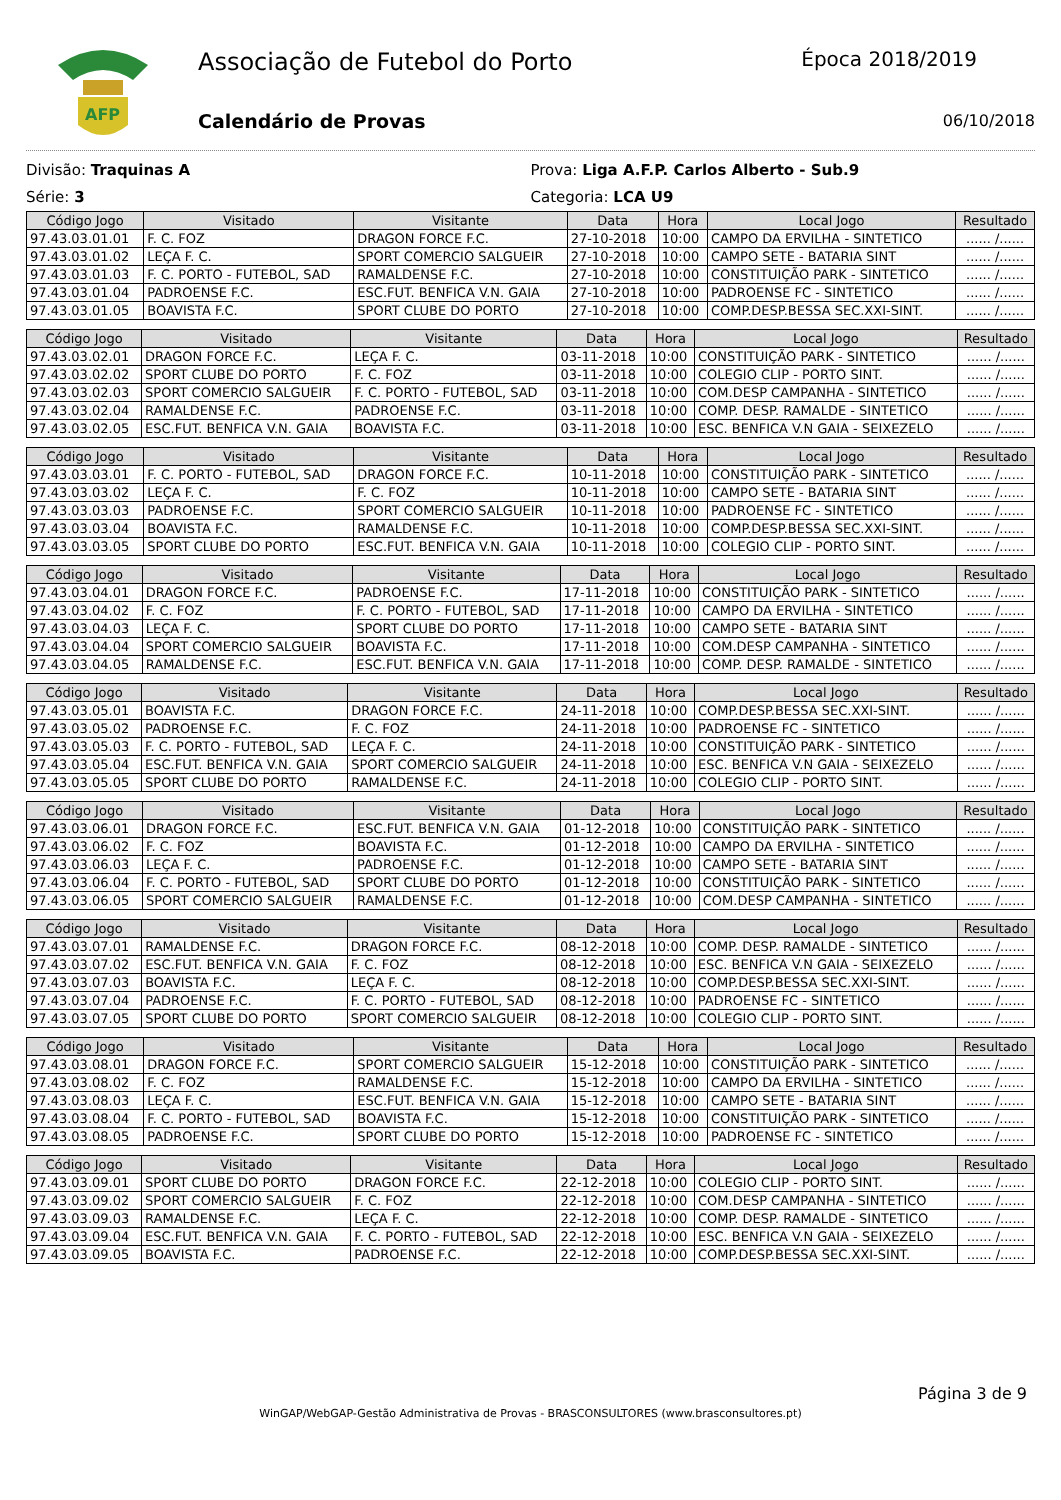AFP
Associação de Futebol do Porto
Calendário de Provas
Época 2018/2019
06/10/2018
Divisão: Traquinas A
Série: 3
Prova: Liga A.F.P. Carlos Alberto - Sub.9
Categoria: LCA U9
| Código Jogo | Visitado | Visitante | Data | Hora | Local Jogo | Resultado |
| --- | --- | --- | --- | --- | --- | --- |
| 97.43.03.01.01 | F. C. FOZ | DRAGON FORCE F.C. | 27-10-2018 | 10:00 | CAMPO DA ERVILHA - SINTETICO | ...... /...... |
| 97.43.03.01.02 | LEÇA F. C. | SPORT COMERCIO SALGUEIR | 27-10-2018 | 10:00 | CAMPO SETE - BATARIA SINT | ...... /...... |
| 97.43.03.01.03 | F. C. PORTO - FUTEBOL, SAD | RAMALDENSE F.C. | 27-10-2018 | 10:00 | CONSTITUIÇÃO PARK - SINTETICO | ...... /...... |
| 97.43.03.01.04 | PADROENSE F.C. | ESC.FUT. BENFICA V.N. GAIA | 27-10-2018 | 10:00 | PADROENSE FC - SINTETICO | ...... /...... |
| 97.43.03.01.05 | BOAVISTA F.C. | SPORT CLUBE DO PORTO | 27-10-2018 | 10:00 | COMP.DESP.BESSA SEC.XXI-SINT. | ...... /...... |
| Código Jogo | Visitado | Visitante | Data | Hora | Local Jogo | Resultado |
| --- | --- | --- | --- | --- | --- | --- |
| 97.43.03.02.01 | DRAGON FORCE F.C. | LEÇA F. C. | 03-11-2018 | 10:00 | CONSTITUIÇÃO PARK - SINTETICO | ...... /...... |
| 97.43.03.02.02 | SPORT CLUBE DO PORTO | F. C. FOZ | 03-11-2018 | 10:00 | COLEGIO CLIP - PORTO SINT. | ...... /...... |
| 97.43.03.02.03 | SPORT COMERCIO SALGUEIR | F. C. PORTO - FUTEBOL, SAD | 03-11-2018 | 10:00 | COM.DESP CAMPANHA - SINTETICO | ...... /...... |
| 97.43.03.02.04 | RAMALDENSE F.C. | PADROENSE F.C. | 03-11-2018 | 10:00 | COMP. DESP. RAMALDE - SINTETICO | ...... /...... |
| 97.43.03.02.05 | ESC.FUT. BENFICA V.N. GAIA | BOAVISTA F.C. | 03-11-2018 | 10:00 | ESC. BENFICA V.N GAIA - SEIXEZELO | ...... /...... |
| Código Jogo | Visitado | Visitante | Data | Hora | Local Jogo | Resultado |
| --- | --- | --- | --- | --- | --- | --- |
| 97.43.03.03.01 | F. C. PORTO - FUTEBOL, SAD | DRAGON FORCE F.C. | 10-11-2018 | 10:00 | CONSTITUIÇÃO PARK - SINTETICO | ...... /...... |
| 97.43.03.03.02 | LEÇA F. C. | F. C. FOZ | 10-11-2018 | 10:00 | CAMPO SETE - BATARIA SINT | ...... /...... |
| 97.43.03.03.03 | PADROENSE F.C. | SPORT COMERCIO SALGUEIR | 10-11-2018 | 10:00 | PADROENSE FC - SINTETICO | ...... /...... |
| 97.43.03.03.04 | BOAVISTA F.C. | RAMALDENSE F.C. | 10-11-2018 | 10:00 | COMP.DESP.BESSA SEC.XXI-SINT. | ...... /...... |
| 97.43.03.03.05 | SPORT CLUBE DO PORTO | ESC.FUT. BENFICA V.N. GAIA | 10-11-2018 | 10:00 | COLEGIO CLIP - PORTO SINT. | ...... /...... |
| Código Jogo | Visitado | Visitante | Data | Hora | Local Jogo | Resultado |
| --- | --- | --- | --- | --- | --- | --- |
| 97.43.03.04.01 | DRAGON FORCE F.C. | PADROENSE F.C. | 17-11-2018 | 10:00 | CONSTITUIÇÃO PARK - SINTETICO | ...... /...... |
| 97.43.03.04.02 | F. C. FOZ | F. C. PORTO - FUTEBOL, SAD | 17-11-2018 | 10:00 | CAMPO DA ERVILHA - SINTETICO | ...... /...... |
| 97.43.03.04.03 | LEÇA F. C. | SPORT CLUBE DO PORTO | 17-11-2018 | 10:00 | CAMPO SETE - BATARIA SINT | ...... /...... |
| 97.43.03.04.04 | SPORT COMERCIO SALGUEIR | BOAVISTA F.C. | 17-11-2018 | 10:00 | COM.DESP CAMPANHA - SINTETICO | ...... /...... |
| 97.43.03.04.05 | RAMALDENSE F.C. | ESC.FUT. BENFICA V.N. GAIA | 17-11-2018 | 10:00 | COMP. DESP. RAMALDE - SINTETICO | ...... /...... |
| Código Jogo | Visitado | Visitante | Data | Hora | Local Jogo | Resultado |
| --- | --- | --- | --- | --- | --- | --- |
| 97.43.03.05.01 | BOAVISTA F.C. | DRAGON FORCE F.C. | 24-11-2018 | 10:00 | COMP.DESP.BESSA SEC.XXI-SINT. | ...... /...... |
| 97.43.03.05.02 | PADROENSE F.C. | F. C. FOZ | 24-11-2018 | 10:00 | PADROENSE FC - SINTETICO | ...... /...... |
| 97.43.03.05.03 | F. C. PORTO - FUTEBOL, SAD | LEÇA F. C. | 24-11-2018 | 10:00 | CONSTITUIÇÃO PARK - SINTETICO | ...... /...... |
| 97.43.03.05.04 | ESC.FUT. BENFICA V.N. GAIA | SPORT COMERCIO SALGUEIR | 24-11-2018 | 10:00 | ESC. BENFICA V.N GAIA - SEIXEZELO | ...... /...... |
| 97.43.03.05.05 | SPORT CLUBE DO PORTO | RAMALDENSE F.C. | 24-11-2018 | 10:00 | COLEGIO CLIP - PORTO SINT. | ...... /...... |
| Código Jogo | Visitado | Visitante | Data | Hora | Local Jogo | Resultado |
| --- | --- | --- | --- | --- | --- | --- |
| 97.43.03.06.01 | DRAGON FORCE F.C. | ESC.FUT. BENFICA V.N. GAIA | 01-12-2018 | 10:00 | CONSTITUIÇÃO PARK - SINTETICO | ...... /...... |
| 97.43.03.06.02 | F. C. FOZ | BOAVISTA F.C. | 01-12-2018 | 10:00 | CAMPO DA ERVILHA - SINTETICO | ...... /...... |
| 97.43.03.06.03 | LEÇA F. C. | PADROENSE F.C. | 01-12-2018 | 10:00 | CAMPO SETE - BATARIA SINT | ...... /...... |
| 97.43.03.06.04 | F. C. PORTO - FUTEBOL, SAD | SPORT CLUBE DO PORTO | 01-12-2018 | 10:00 | CONSTITUIÇÃO PARK - SINTETICO | ...... /...... |
| 97.43.03.06.05 | SPORT COMERCIO SALGUEIR | RAMALDENSE F.C. | 01-12-2018 | 10:00 | COM.DESP CAMPANHA - SINTETICO | ...... /...... |
| Código Jogo | Visitado | Visitante | Data | Hora | Local Jogo | Resultado |
| --- | --- | --- | --- | --- | --- | --- |
| 97.43.03.07.01 | RAMALDENSE F.C. | DRAGON FORCE F.C. | 08-12-2018 | 10:00 | COMP. DESP. RAMALDE - SINTETICO | ...... /...... |
| 97.43.03.07.02 | ESC.FUT. BENFICA V.N. GAIA | F. C. FOZ | 08-12-2018 | 10:00 | ESC. BENFICA V.N GAIA - SEIXEZELO | ...... /...... |
| 97.43.03.07.03 | BOAVISTA F.C. | LEÇA F. C. | 08-12-2018 | 10:00 | COMP.DESP.BESSA SEC.XXI-SINT. | ...... /...... |
| 97.43.03.07.04 | PADROENSE F.C. | F. C. PORTO - FUTEBOL, SAD | 08-12-2018 | 10:00 | PADROENSE FC - SINTETICO | ...... /...... |
| 97.43.03.07.05 | SPORT CLUBE DO PORTO | SPORT COMERCIO SALGUEIR | 08-12-2018 | 10:00 | COLEGIO CLIP - PORTO SINT. | ...... /...... |
| Código Jogo | Visitado | Visitante | Data | Hora | Local Jogo | Resultado |
| --- | --- | --- | --- | --- | --- | --- |
| 97.43.03.08.01 | DRAGON FORCE F.C. | SPORT COMERCIO SALGUEIR | 15-12-2018 | 10:00 | CONSTITUIÇÃO PARK - SINTETICO | ...... /...... |
| 97.43.03.08.02 | F. C. FOZ | RAMALDENSE F.C. | 15-12-2018 | 10:00 | CAMPO DA ERVILHA - SINTETICO | ...... /...... |
| 97.43.03.08.03 | LEÇA F. C. | ESC.FUT. BENFICA V.N. GAIA | 15-12-2018 | 10:00 | CAMPO SETE - BATARIA SINT | ...... /...... |
| 97.43.03.08.04 | F. C. PORTO - FUTEBOL, SAD | BOAVISTA F.C. | 15-12-2018 | 10:00 | CONSTITUIÇÃO PARK - SINTETICO | ...... /...... |
| 97.43.03.08.05 | PADROENSE F.C. | SPORT CLUBE DO PORTO | 15-12-2018 | 10:00 | PADROENSE FC - SINTETICO | ...... /...... |
| Código Jogo | Visitado | Visitante | Data | Hora | Local Jogo | Resultado |
| --- | --- | --- | --- | --- | --- | --- |
| 97.43.03.09.01 | SPORT CLUBE DO PORTO | DRAGON FORCE F.C. | 22-12-2018 | 10:00 | COLEGIO CLIP - PORTO SINT. | ...... /...... |
| 97.43.03.09.02 | SPORT COMERCIO SALGUEIR | F. C. FOZ | 22-12-2018 | 10:00 | COM.DESP CAMPANHA - SINTETICO | ...... /...... |
| 97.43.03.09.03 | RAMALDENSE F.C. | LEÇA F. C. | 22-12-2018 | 10:00 | COMP. DESP. RAMALDE - SINTETICO | ...... /...... |
| 97.43.03.09.04 | ESC.FUT. BENFICA V.N. GAIA | F. C. PORTO - FUTEBOL, SAD | 22-12-2018 | 10:00 | ESC. BENFICA V.N GAIA - SEIXEZELO | ...... /...... |
| 97.43.03.09.05 | BOAVISTA F.C. | PADROENSE F.C. | 22-12-2018 | 10:00 | COMP.DESP.BESSA SEC.XXI-SINT. | ...... /...... |
Página 3 de 9
WinGAP/WebGAP-Gestão Administrativa de Provas - BRASCONSULTORES (www.brasconsultores.pt)